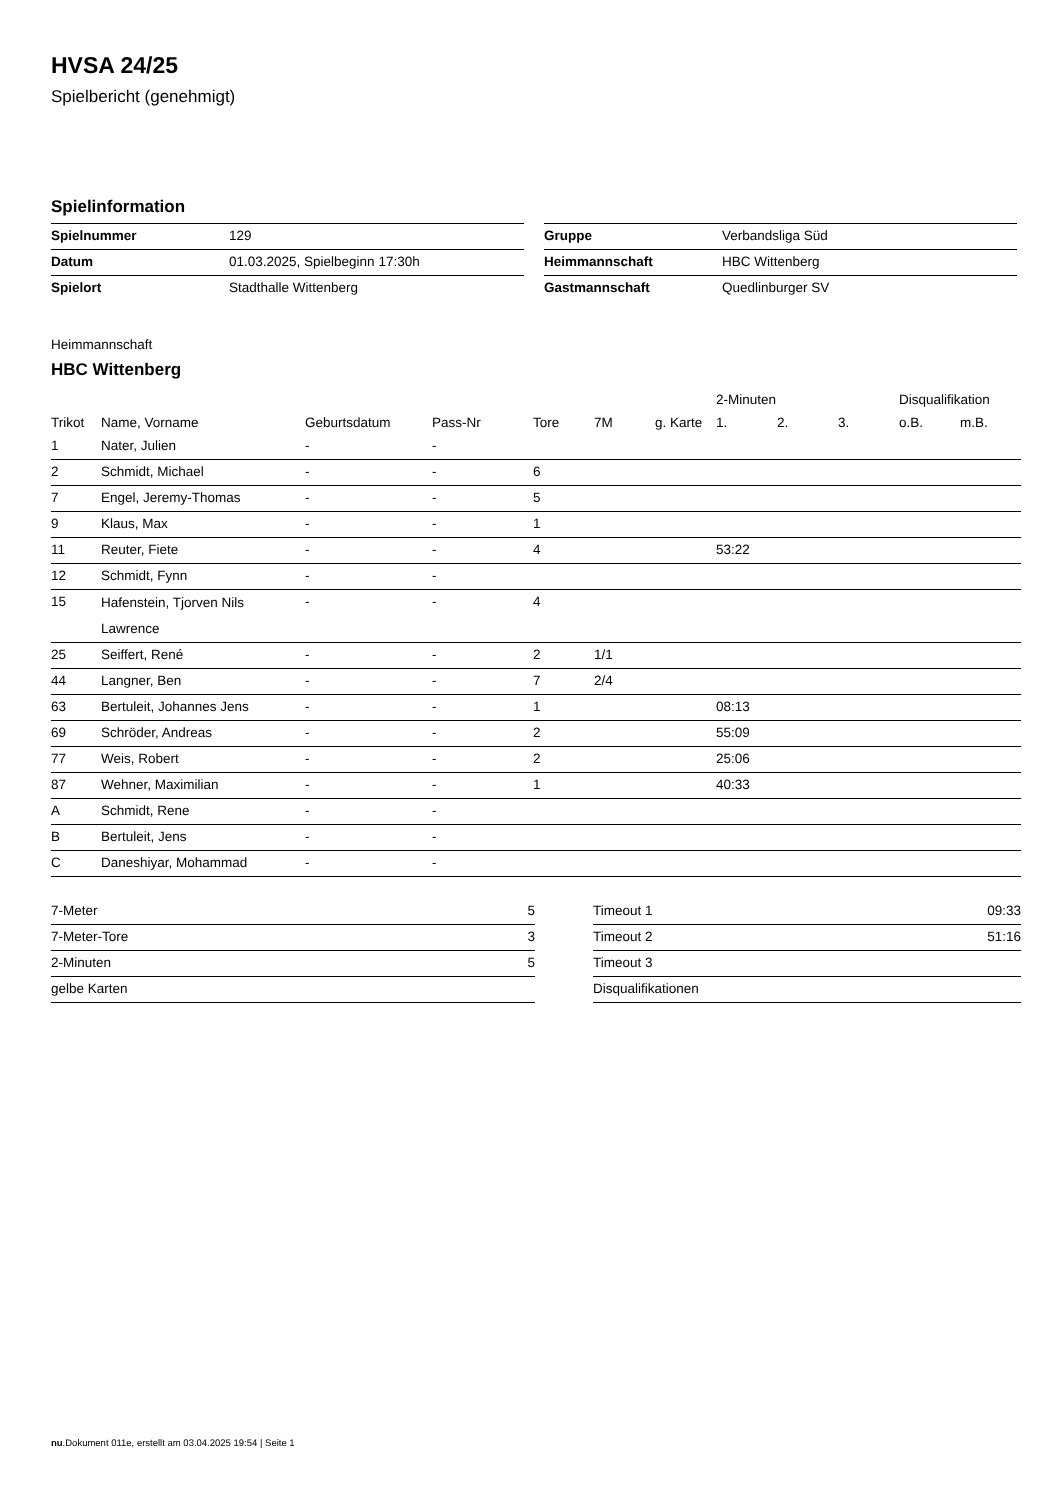HVSA 24/25
Spielbericht (genehmigt)
Spielinformation
| Spielnummer | 129 |
| Datum | 01.03.2025, Spielbeginn 17:30h |
| Spielort | Stadthalle Wittenberg |
| Gruppe | Verbandsliga Süd |
| Heimmannschaft | HBC Wittenberg |
| Gastmannschaft | Quedlinburger SV |
Heimmannschaft
HBC Wittenberg
| | | | | | | | 2-Minuten | | | Disqualifikation | |
| --- | --- | --- | --- | --- | --- | --- | --- | --- | --- | --- | --- |
| Trikot | Name, Vorname | Geburtsdatum | Pass-Nr | Tore | 7M | g. Karte | 1. | 2. | 3. | o.B. | m.B. |
| 1 | Nater, Julien | - | - | | | | | | | | |
| 2 | Schmidt, Michael | - | - | 6 | | | | | | | |
| 7 | Engel, Jeremy-Thomas | - | - | 5 | | | | | | | |
| 9 | Klaus, Max | - | - | 1 | | | | | | | |
| 11 | Reuter, Fiete | - | - | 4 | | | 53:22 | | | | |
| 12 | Schmidt, Fynn | - | - | | | | | | | | |
| 15 | Hafenstein, Tjorven Nils Lawrence | - | - | 4 | | | | | | | |
| 25 | Seiffert, René | - | - | 2 | 1/1 | | | | | | |
| 44 | Langner, Ben | - | - | 7 | 2/4 | | | | | | |
| 63 | Bertuleit, Johannes Jens | - | - | 1 | | | 08:13 | | | | |
| 69 | Schröder, Andreas | - | - | 2 | | | 55:09 | | | | |
| 77 | Weis, Robert | - | - | 2 | | | 25:06 | | | | |
| 87 | Wehner, Maximilian | - | - | 1 | | | 40:33 | | | | |
| A | Schmidt, Rene | - | - | | | | | | | | |
| B | Bertuleit, Jens | - | - | | | | | | | | |
| C | Daneshiyar, Mohammad | - | - | | | | | | | | |
| 7-Meter | 5 |
| 7-Meter-Tore | 3 |
| 2-Minuten | 5 |
| gelbe Karten | |
| Timeout 1 | 09:33 |
| Timeout 2 | 51:16 |
| Timeout 3 | |
| Disqualifikationen | |
nu.Dokument 011e, erstellt am 03.04.2025 19:54 | Seite 1